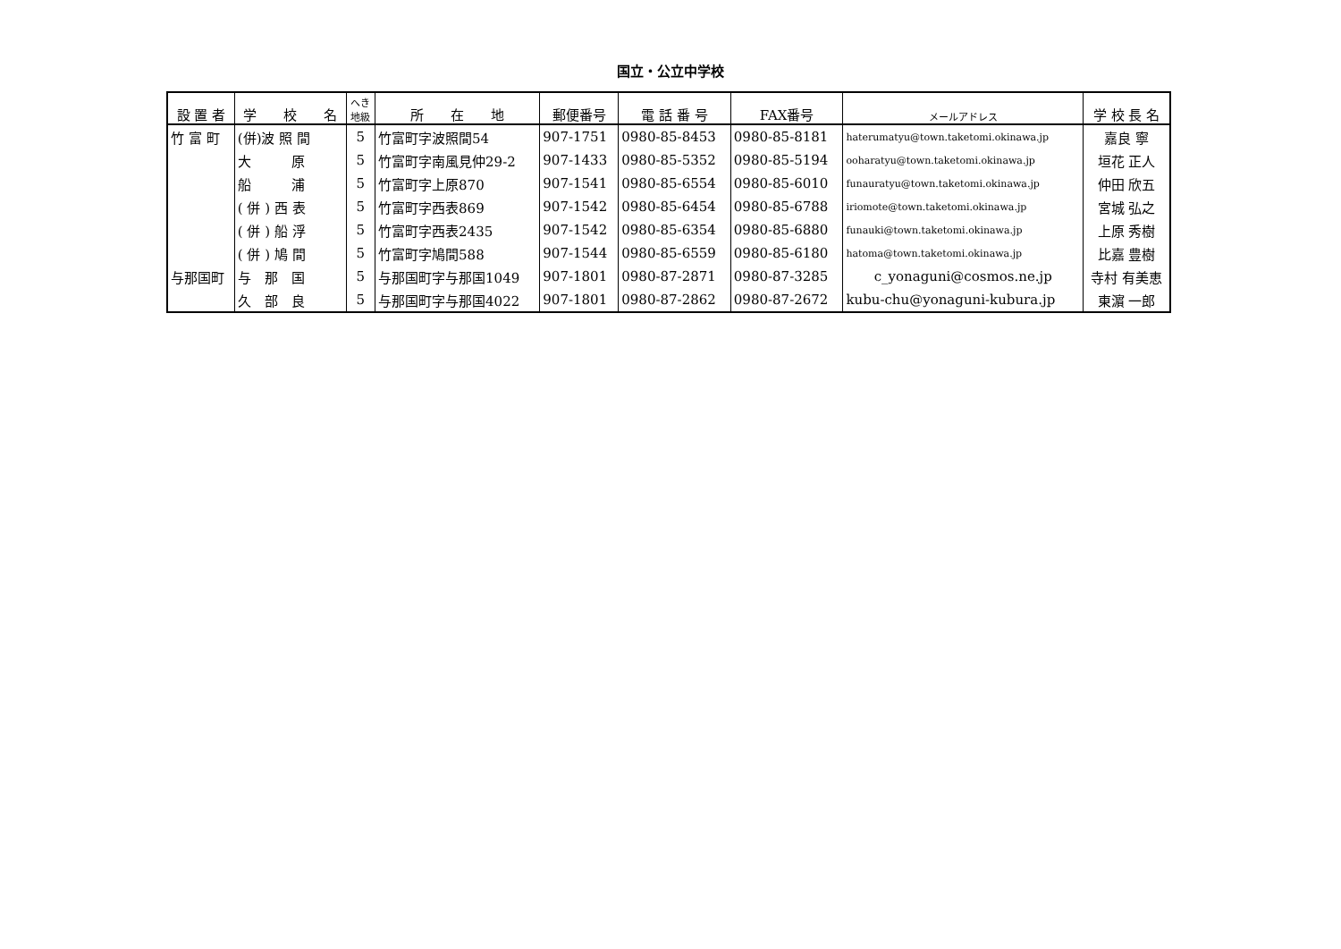国立・公立中学校
| 設 置 者 | 学 校 名 | へき 地級 | 所 在 地 | 郵便番号 | 電 話 番 号 | FAX番号 | メールアドレス | 学 校 長 名 |
| --- | --- | --- | --- | --- | --- | --- | --- | --- |
| 竹 富 町 | (併)波 照 間 | 5 | 竹富町字波照間54 | 907-1751 | 0980-85-8453 | 0980-85-8181 | haterumatyu@town.taketomi.okinawa.jp | 嘉良 寧 |
| | 大 原 | 5 | 竹富町字南風見仲29-2 | 907-1433 | 0980-85-5352 | 0980-85-5194 | ooharatyu@town.taketomi.okinawa.jp | 垣花 正人 |
| | 船 浦 | 5 | 竹富町字上原870 | 907-1541 | 0980-85-6554 | 0980-85-6010 | funauratyu@town.taketomi.okinawa.jp | 仲田 欣五 |
| | ( 併 ) 西 表 | 5 | 竹富町字西表869 | 907-1542 | 0980-85-6454 | 0980-85-6788 | iriomote@town.taketomi.okinawa.jp | 宮城 弘之 |
| | ( 併 ) 船 浮 | 5 | 竹富町字西表2435 | 907-1542 | 0980-85-6354 | 0980-85-6880 | funauki@town.taketomi.okinawa.jp | 上原 秀樹 |
| | ( 併 ) 鳩 間 | 5 | 竹富町字鳩間588 | 907-1544 | 0980-85-6559 | 0980-85-6180 | hatoma@town.taketomi.okinawa.jp | 比嘉 豊樹 |
| 与那国町 | 与 那 国 | 5 | 与那国町字与那国1049 | 907-1801 | 0980-87-2871 | 0980-87-3285 | c_yonaguni@cosmos.ne.jp | 寺村 有美恵 |
| | 久 部 良 | 5 | 与那国町字与那国4022 | 907-1801 | 0980-87-2862 | 0980-87-2672 | kubu-chu@yonaguni-kubura.jp | 東濵 一郎 |